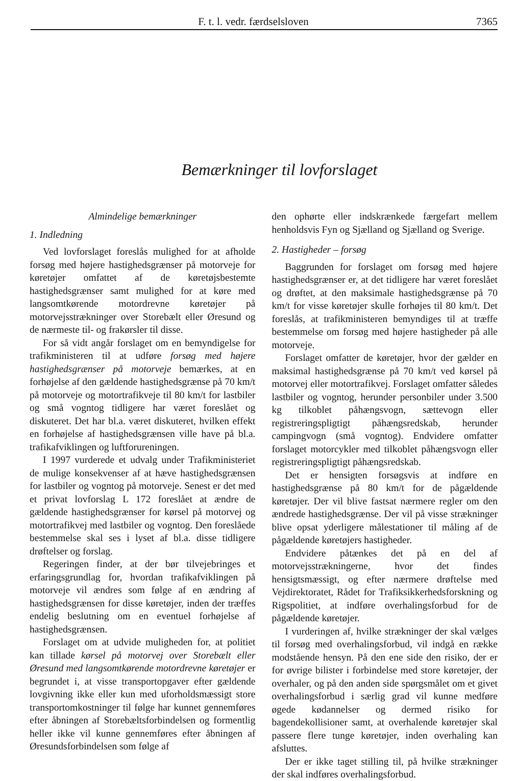F. t. l. vedr. færdselsloven 7365
Bemærkninger til lovforslaget
Almindelige bemærkninger
1. Indledning
Ved lovforslaget foreslås mulighed for at afholde forsøg med højere hastighedsgrænser på motorveje for køretøjer omfattet af de køretøjsbestemte hastighedsgrænser samt mulighed for at køre med langsomtkørende motordrevne køretøjer på motorvejsstrækninger over Storebælt eller Øresund og de nærmeste til- og frakørsler til disse.
For så vidt angår forslaget om en bemyndigelse for trafikministeren til at udføre forsøg med højere hastighedsgrænser på motorveje bemærkes, at en forhøjelse af den gældende hastighedsgrænse på 70 km/t på motorveje og motortrafikveje til 80 km/t for lastbiler og små vogntog tidligere har været foreslået og diskuteret. Det har bl.a. været diskuteret, hvilken effekt en forhøjelse af hastighedsgrænsen ville have på bl.a. trafikafviklingen og luftforureningen.
I 1997 vurderede et udvalg under Trafikministeriet de mulige konsekvenser af at hæve hastighedsgrænsen for lastbiler og vogntog på motorveje. Senest er det med et privat lovforslag L 172 foreslået at ændre de gældende hastighedsgrænser for kørsel på motorvej og motortrafikvej med lastbiler og vogntog. Den foreslåede bestemmelse skal ses i lyset af bl.a. disse tidligere drøftelser og forslag.
Regeringen finder, at der bør tilvejebringes et erfaringsgrundlag for, hvordan trafikafviklingen på motorveje vil ændres som følge af en ændring af hastighedsgrænsen for disse køretøjer, inden der træffes endelig beslutning om en eventuel forhøjelse af hastighedsgrænsen.
Forslaget om at udvide muligheden for, at politiet kan tillade kørsel på motorvej over Storebælt eller Øresund med langsomtkørende motordrevne køretøjer er begrundet i, at visse transportopgaver efter gældende lovgivning ikke eller kun med uforholdsmæssigt store transportomkostninger til følge har kunnet gennemføres efter åbningen af Storebæltsforbindelsen og formentlig heller ikke vil kunne gennemføres efter åbningen af Øresundsforbindelsen som følge af
den ophørte eller indskrænkede færgefart mellem henholdsvis Fyn og Sjælland og Sjælland og Sverige.
2. Hastigheder – forsøg
Baggrunden for forslaget om forsøg med højere hastighedsgrænser er, at det tidligere har været foreslået og drøftet, at den maksimale hastighedsgrænse på 70 km/t for visse køretøjer skulle forhøjes til 80 km/t. Det foreslås, at trafikministeren bemyndiges til at træffe bestemmelse om forsøg med højere hastigheder på alle motorveje.
Forslaget omfatter de køretøjer, hvor der gælder en maksimal hastighedsgrænse på 70 km/t ved kørsel på motorvej eller motortrafikvej. Forslaget omfatter således lastbiler og vogntog, herunder personbiler under 3.500 kg tilkoblet påhængsvogn, sættevogn eller registreringspligtigt påhængsredskab, herunder campingvogn (små vogntog). Endvidere omfatter forslaget motorcykler med tilkoblet påhængsvogn eller registreringspligtigt påhængsredskab.
Det er hensigten forsøgsvis at indføre en hastighedsgrænse på 80 km/t for de pågældende køretøjer. Der vil blive fastsat nærmere regler om den ændrede hastighedsgrænse. Der vil på visse strækninger blive opsat yderligere målestationer til måling af de pågældende køretøjers hastigheder.
Endvidere påtænkes det på en del af motorvejsstrækningerne, hvor det findes hensigtsmæssigt, og efter nærmere drøftelse med Vejdirektoratet, Rådet for Trafiksikkerhedsforskning og Rigspolitiet, at indføre overhalingsforbud for de pågældende køretøjer.
I vurderingen af, hvilke strækninger der skal vælges til forsøg med overhalingsforbud, vil indgå en række modstående hensyn. På den ene side den risiko, der er for øvrige bilister i forbindelse med store køretøjer, der overhaler, og på den anden side spørgsmålet om et givet overhalingsforbud i særlig grad vil kunne medføre øgede kødannelser og dermed risiko for bagendekollisioner samt, at overhalende køretøjer skal passere flere tunge køretøjer, inden overhaling kan afsluttes.
Der er ikke taget stilling til, på hvilke strækninger der skal indføres overhalingsforbud.